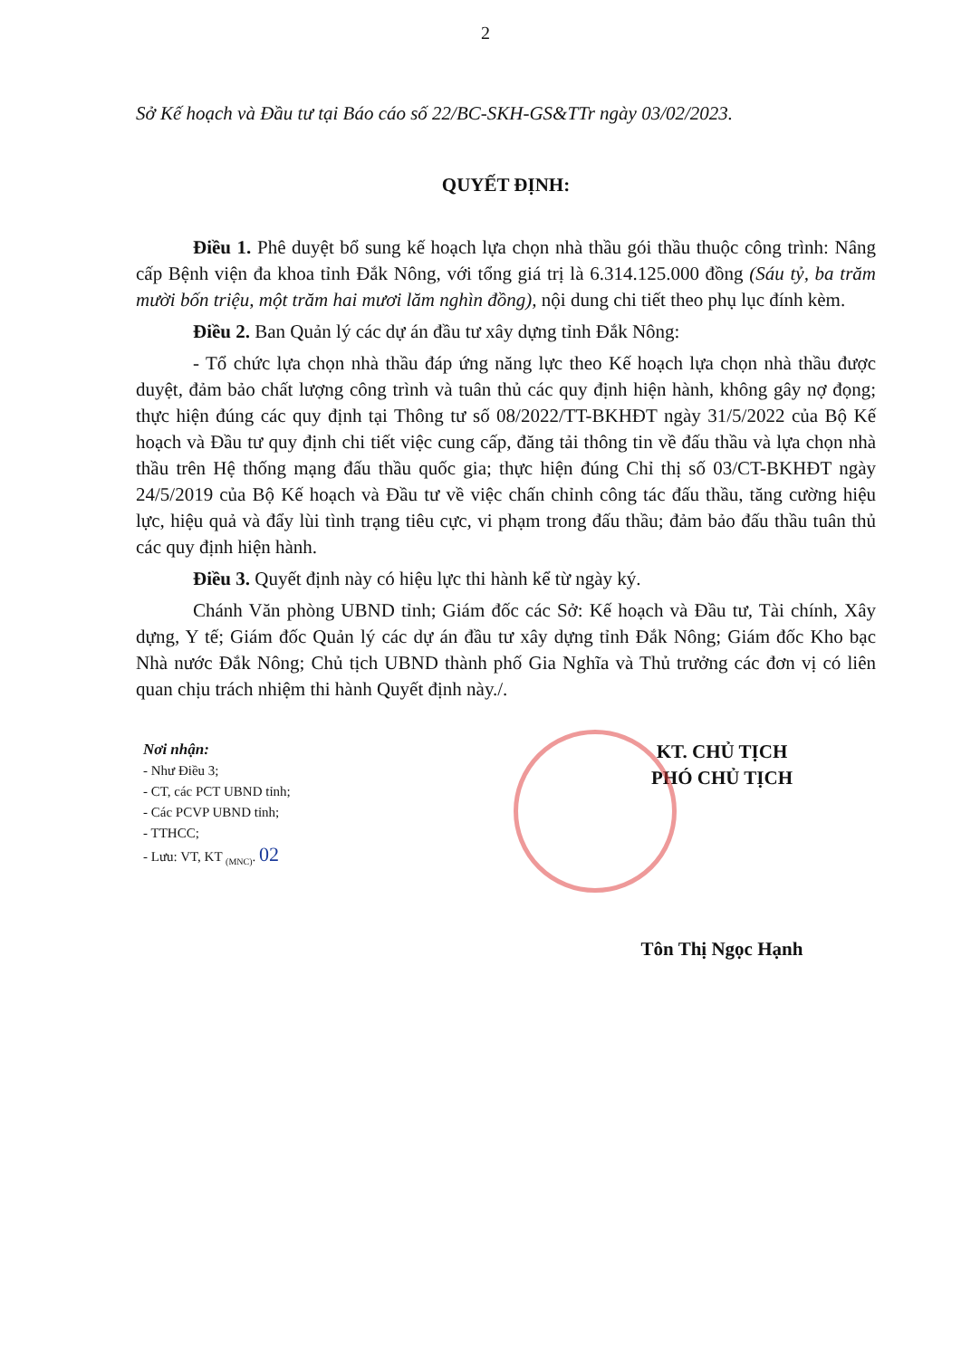2
Sở Kế hoạch và Đầu tư tại Báo cáo số 22/BC-SKH-GS&TTr ngày 03/02/2023.
QUYẾT ĐỊNH:
Điều 1. Phê duyệt bổ sung kế hoạch lựa chọn nhà thầu gói thầu thuộc công trình: Nâng cấp Bệnh viện đa khoa tỉnh Đắk Nông, với tổng giá trị là 6.314.125.000 đồng (Sáu tỷ, ba trăm mười bốn triệu, một trăm hai mươi lăm nghìn đồng), nội dung chi tiết theo phụ lục đính kèm.
Điều 2. Ban Quản lý các dự án đầu tư xây dựng tỉnh Đắk Nông:
- Tổ chức lựa chọn nhà thầu đáp ứng năng lực theo Kế hoạch lựa chọn nhà thầu được duyệt, đảm bảo chất lượng công trình và tuân thủ các quy định hiện hành, không gây nợ đọng; thực hiện đúng các quy định tại Thông tư số 08/2022/TT-BKHĐT ngày 31/5/2022 của Bộ Kế hoạch và Đầu tư quy định chi tiết việc cung cấp, đăng tải thông tin về đấu thầu và lựa chọn nhà thầu trên Hệ thống mạng đấu thầu quốc gia; thực hiện đúng Chỉ thị số 03/CT-BKHĐT ngày 24/5/2019 của Bộ Kế hoạch và Đầu tư về việc chấn chỉnh công tác đấu thầu, tăng cường hiệu lực, hiệu quả và đẩy lùi tình trạng tiêu cực, vi phạm trong đấu thầu; đảm bảo đấu thầu tuân thủ các quy định hiện hành.
Điều 3. Quyết định này có hiệu lực thi hành kể từ ngày ký.
Chánh Văn phòng UBND tỉnh; Giám đốc các Sở: Kế hoạch và Đầu tư, Tài chính, Xây dựng, Y tế; Giám đốc Quản lý các dự án đầu tư xây dựng tỉnh Đắk Nông; Giám đốc Kho bạc Nhà nước Đắk Nông; Chủ tịch UBND thành phố Gia Nghĩa và Thủ trưởng các đơn vị có liên quan chịu trách nhiệm thi hành Quyết định này./.
Nơi nhận:
- Như Điều 3;
- CT, các PCT UBND tỉnh;
- Các PCVP UBND tỉnh;
- TTHCC;
- Lưu: VT, KT <sub>(MNC)</sub>. 02
KT. CHỦ TỊCH
PHÓ CHỦ TỊCH
Tôn Thị Ngọc Hạnh